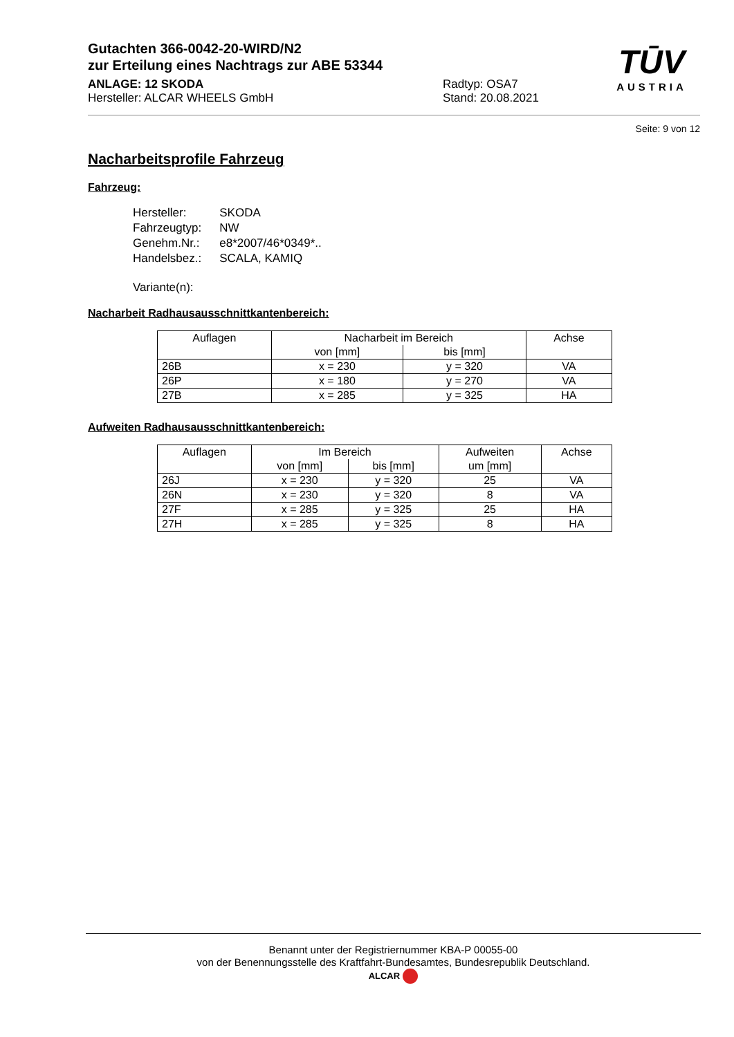Gutachten 366-0042-20-WIRD/N2
zur Erteilung eines Nachtrags zur ABE 53344
ANLAGE: 12 SKODA
Hersteller: ALCAR WHEELS GmbH
Radtyp: OSA7
Stand: 20.08.2021
TŪV
AUSTRIA
Seite: 9 von 12
Nacharbeitsprofile Fahrzeug
Fahrzeug:
| Hersteller: | SKODA |
| Fahrzeugtyp: | NW |
| Genehm.Nr.: | e8*2007/46*0349*.. |
| Handelsbez.: | SCALA, KAMIQ |
| Variante(n): | |
Nacharbeit Radhausausschnittkantenbereich:
| Auflagen | Nacharbeit im Bereich | | Achse |
| --- | --- | --- | --- |
| | von [mm] | bis [mm] | |
| 26B | x = 230 | y = 320 | VA |
| 26P | x = 180 | y = 270 | VA |
| 27B | x = 285 | y = 325 | HA |
Aufweiten Radhausausschnittkantenbereich:
| Auflagen | Im Bereich | | Aufweiten um [mm] | Achse |
| --- | --- | --- | --- | --- |
| | von [mm] | bis [mm] | | |
| 26J | x = 230 | y = 320 | 25 | VA |
| 26N | x = 230 | y = 320 | 8 | VA |
| 27F | x = 285 | y = 325 | 25 | HA |
| 27H | x = 285 | y = 325 | 8 | HA |
Benannt unter der Registriernummer KBA-P 00055-00
von der Benennungsstelle des Kraftfahrt-Bundesamtes, Bundesrepublik Deutschland.
ALCAR